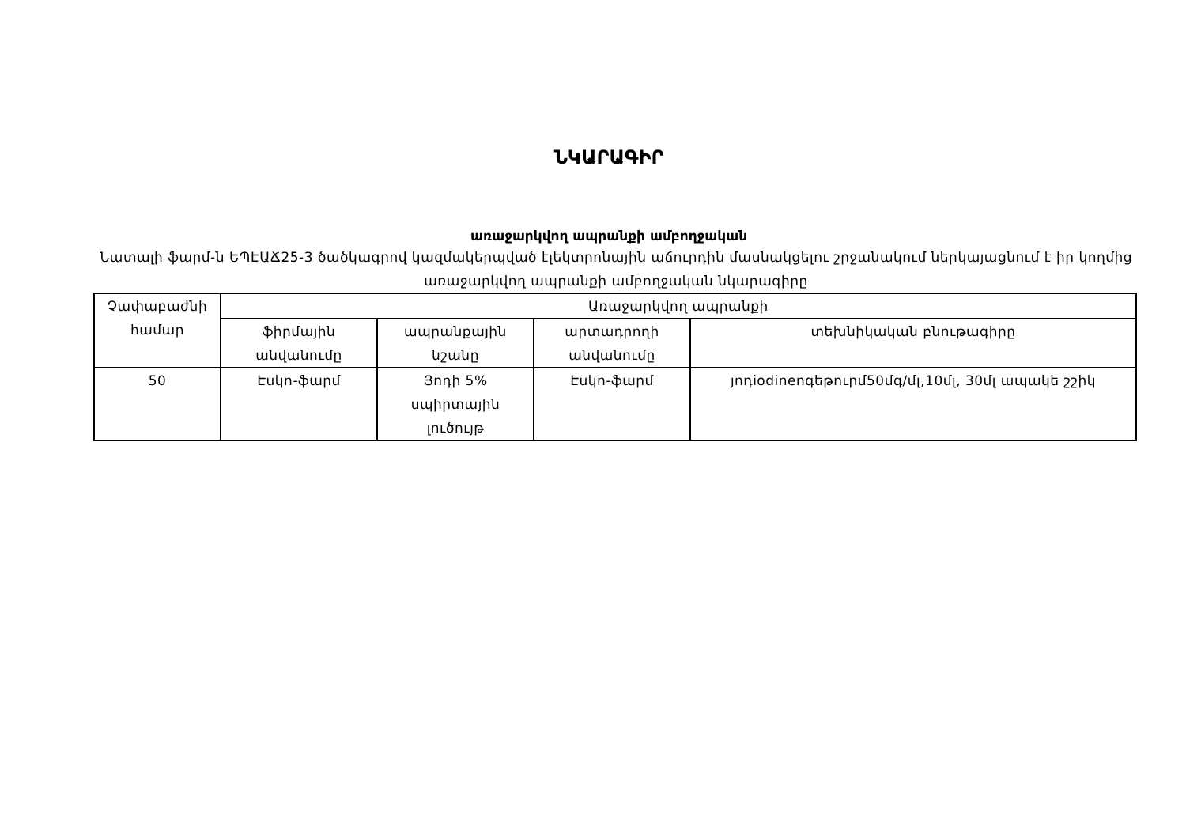ՆԿԱՐԱԳԻՐ
առաջարկվող ապրանքի ամբողջական
Նատալի ֆարմ-ն ԵՊԷԱՃ25-3 ծածկագրով կազմակերպված էլեկտրոնային աճուրդին մասնակցելու շրջանակում ներկայացնում է իր կողմից առաջարկվող ապրանքի ամբողջական նկարագիրը
| Չափաբաժնի համար | Առաջարկվող ապրանքի | | | |
| --- | --- | --- | --- | --- |
| | ֆիրմային անվանումը | ապրանքային նշանը | արտադրողի անվանումը | տեխնիկական բնութագիրը |
| 50 | Էսկո-ֆարմ | Յոդի 5% սպիրտային լուծույթ | Էսկո-ֆարմ | յոդiodineոգեթուրմ50մգ/մլ,10մլ, 30մլ ապակե շշիկ |